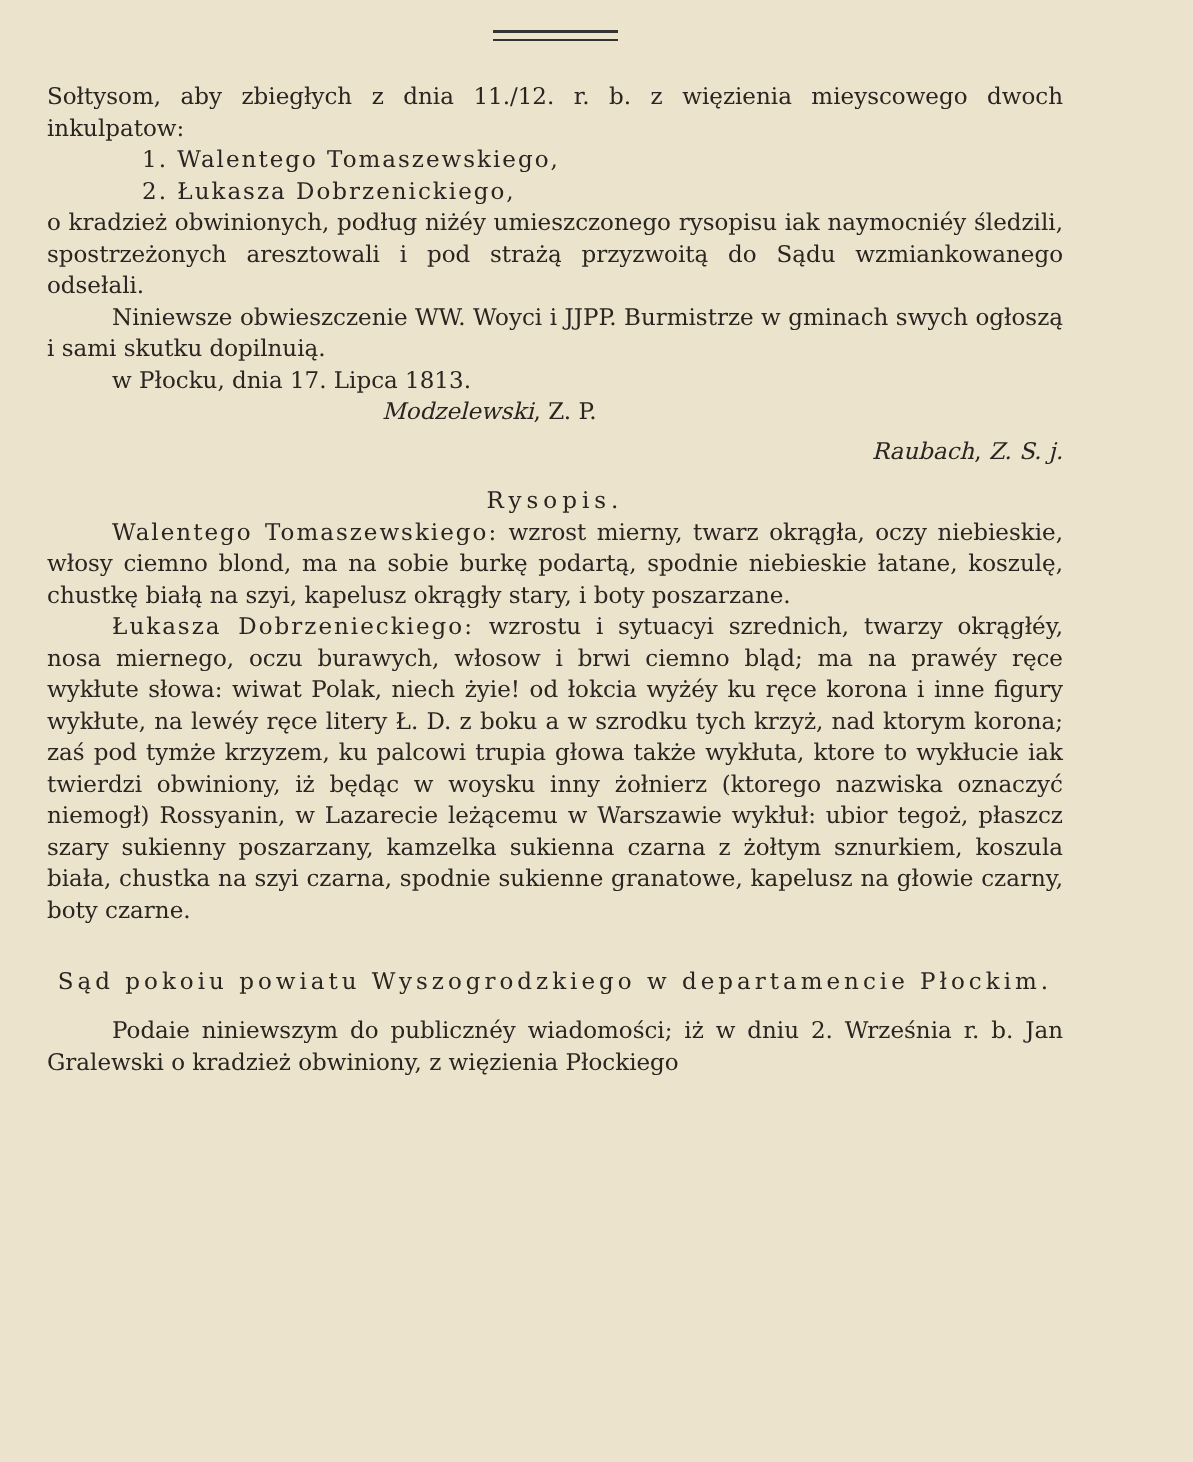Sołtysom, aby zbiegłych z dnia 11./12. r. b. z więzienia mieyscowego dwoch inkulpatow:
1. Walentego Tomaszewskiego,
2. Łukasza Dobrzenickiego,
o kradzież obwinionych, podług niżéy umieszczonego rysopisu iak naymocniéy śledzili, spostrzeżonych aresztowali i pod strażą przyzwoitą do Sądu wzmiankowanego odsełali.
Niniewsze obwieszczenie WW. Woyci i JJPP. Burmistrze w gminach swych ogłoszą i sami skutku dopilnuią.
w Płocku, dnia 17. Lipca 1813.
Modzelewski, Z. P.
Raubach, Z. S. j.
Rysopis.
Walentego Tomaszewskiego: wzrost mierny, twarz okrągła, oczy niebieskie, włosy ciemno blond, ma na sobie burkę podartą, spodnie niebieskie łatane, koszulę, chustkę białą na szyi, kapelusz okrągły stary, i boty poszarzane.
Łukasza Dobrzenieckiego: wzrostu i sytuacyi szrednich, twarzy okrągłéy, nosa miernego, oczu burawych, włosow i brwi ciemno bląd; ma na prawéy ręce wykłute słowa: wiwat Polak, niech żyie! od łokcia wyżéy ku ręce korona i inne figury wykłute, na lewéy ręce litery Ł. D. z boku a w szrodku tych krzyż, nad ktorym korona; zaś pod tymże krzyzem, ku palcowi trupia głowa także wykłuta, ktore to wykłucie iak twierdzi obwiniony, iż będąc w woysku inny żołnierz (ktorego nazwiska oznaczyć niemogł) Rossyanin, w Lazarecie leżącemu w Warszawie wykłuł: ubior tegoż, płaszcz szary sukienny poszarzany, kamzelka sukienna czarna z żołtym sznurkiem, koszula biała, chustka na szyi czarna, spodnie sukienne granatowe, kapelusz na głowie czarny, boty czarne.
Sąd pokoiu powiatu Wyszogrodzkiego w departamencie Płockim.
Podaie niniewszym do publicznéy wiadomości; iż w dniu 2. Września r. b. Jan Gralewski o kradzież obwiniony, z więzienia Płockiego